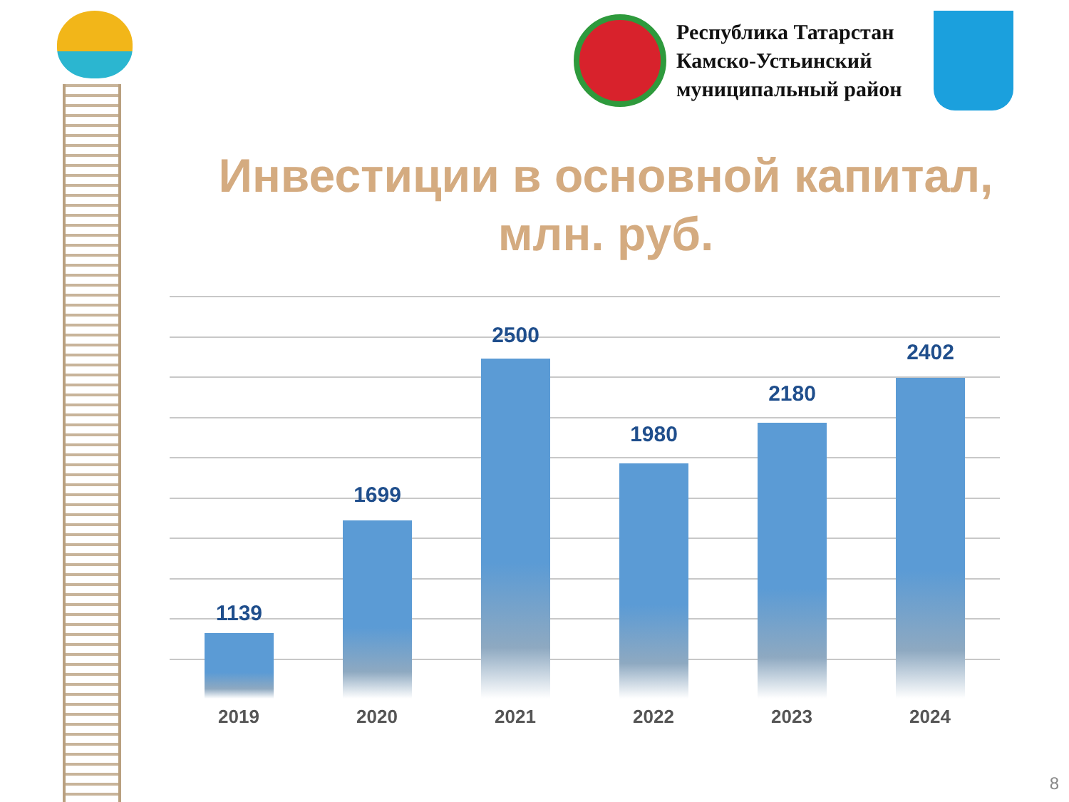Республика Татарстан
Камско-Устьинский
муниципальный район
Инвестиции в основной капитал, млн. руб.
1139
1699
2500
1980
2180
2402
2019 2020 2021 2022 2023 2024
8